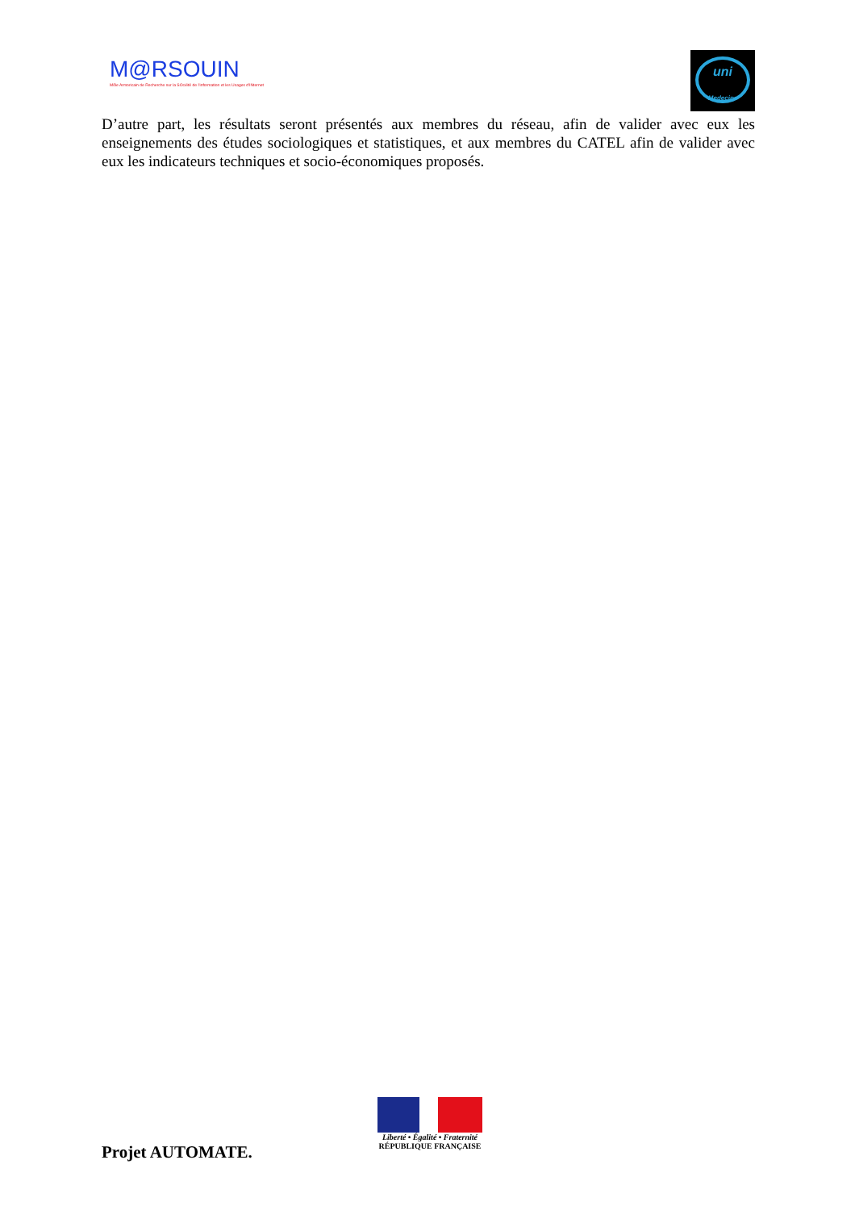M@RSOUIN
Môle Armoricain de Recherche sur la SOciété de l'information et les Usages d'INternet
uni
Medecine
D’autre part, les résultats seront présentés aux membres du réseau, afin de valider avec eux les enseignements des études sociologiques et statistiques, et aux membres du CATEL afin de valider avec eux les indicateurs techniques et socio-économiques proposés.
Projet AUTOMATE.
Liberté • Égalité • Fraternité
RÉPUBLIQUE FRANÇAISE